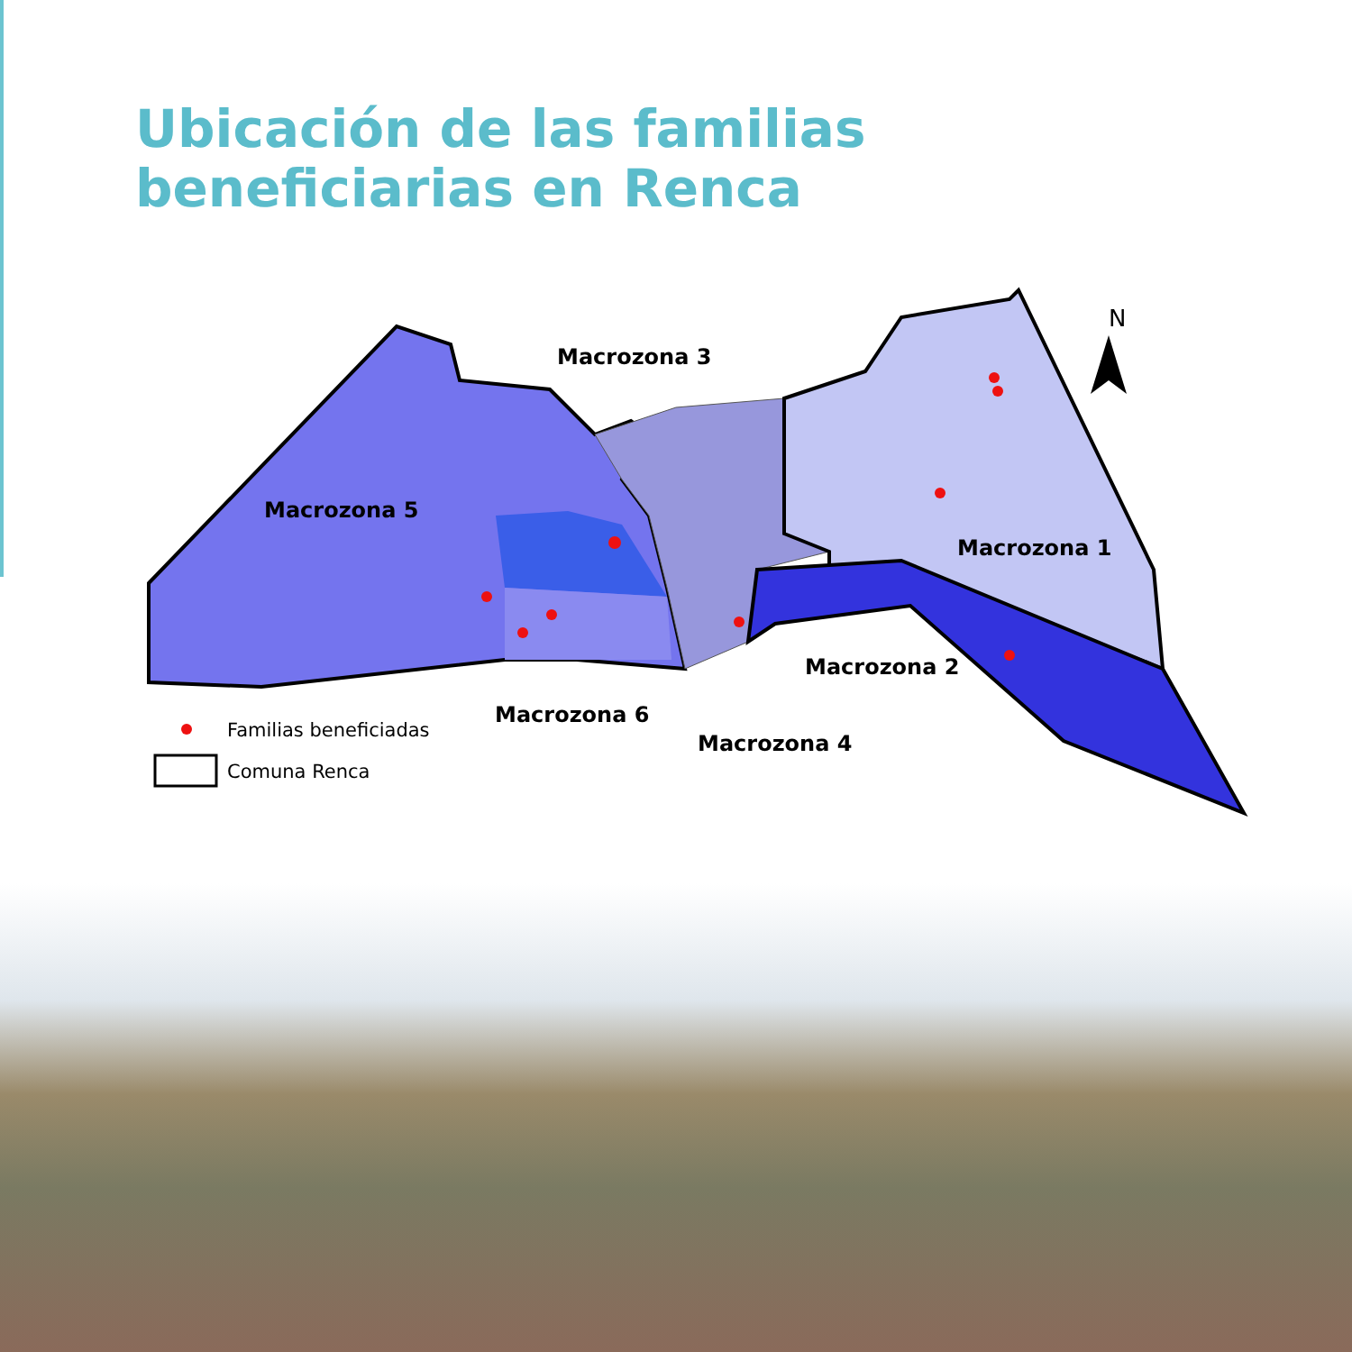Ubicación de las familias
beneficiarias en Renca
N
Macrozona 3
Macrozona 5
Macrozona 1
Macrozona 2
Familias beneficiadas
Macrozona 6
Comuna Renca
Macrozona 4